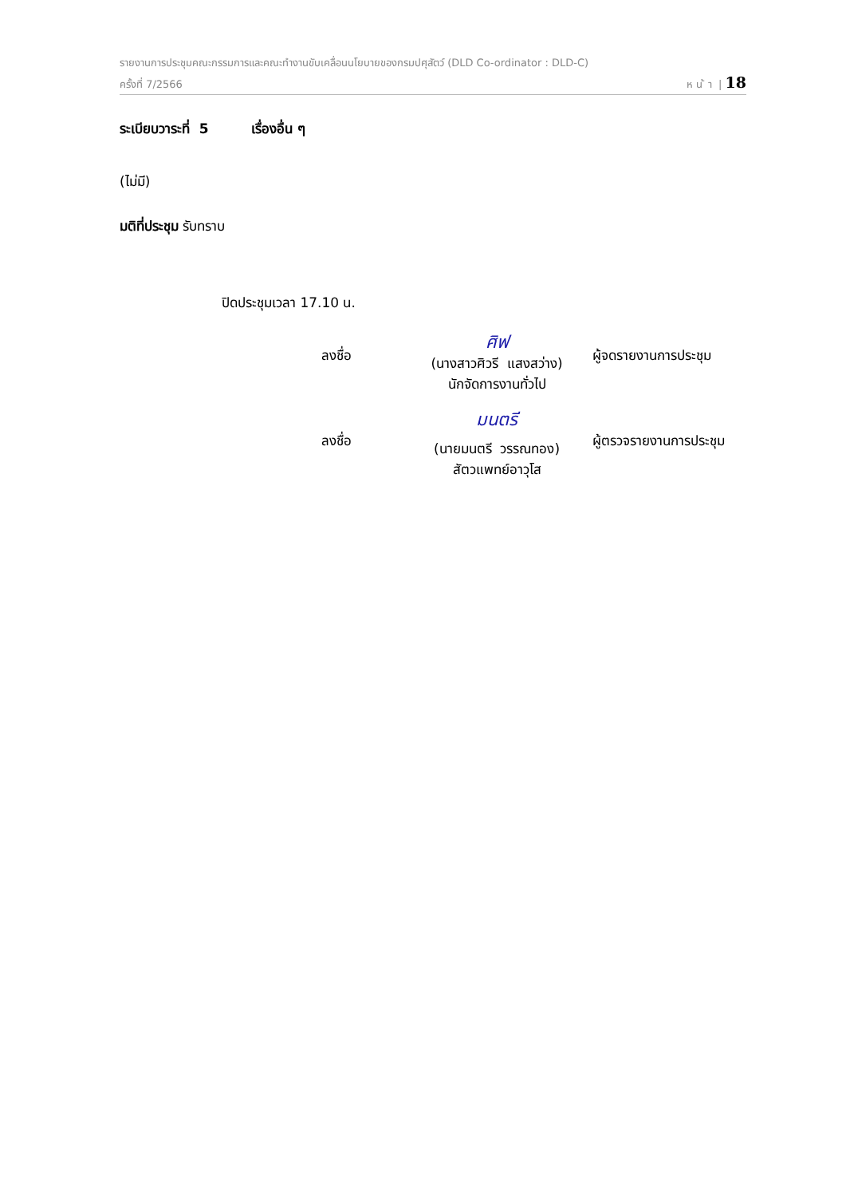รายงานการประชุมคณะกรรมการและคณะทำงานขับเคลื่อนนโยบายของกรมปศุสัตว์ (DLD Co-ordinator : DLD-C)
ครั้งที่ 7/2566 ห น ้ า | 18
ระเบียบวาระที่ 5 เรื่องอื่น ๆ
(ไม่มี)
มติที่ประชุม รับทราบ
ปิดประชุมเวลา 17.10 น.
ลงชื่อ
ศิฟ
(นางสาวศิวรี แสงสว่าง)
นักจัดการงานทั่วไป
ผู้จดรายงานการประชุม
ลงชื่อ
มนตรี
(นายมนตรี วรรณทอง)
สัตวแพทย์อาวุโส
ผู้ตรวจรายงานการประชุม